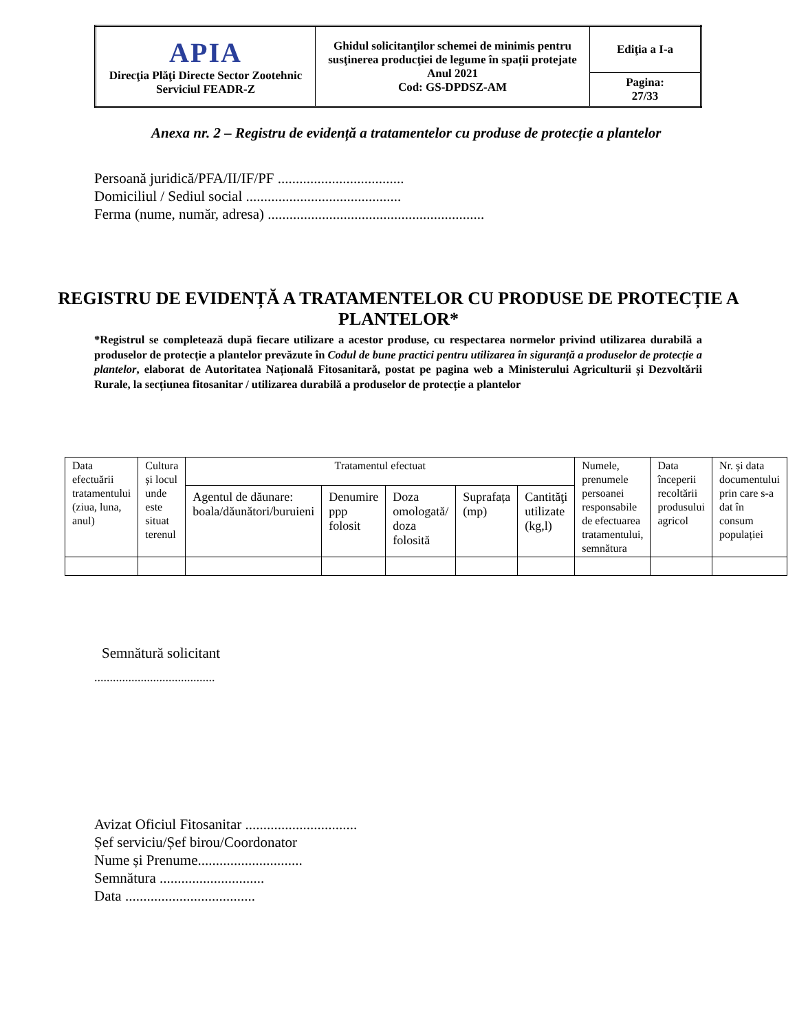| APIA Direcţia Plăţi Directe Sector Zootehnic Serviciul FEADR-Z | Ghidul solicitanţilor schemei de minimis pentru susţinerea producţiei de legume în spații protejate Anul 2021 Cod: GS-DPDSZ-AM | Ediţia a I-a |
| | | Pagina: 27/33 |
Anexa nr. 2 – Registru de evidență a tratamentelor cu produse de protecție a plantelor
Persoană juridică/PFA/II/IF/PF ...................................
Domiciliul / Sediul social ...........................................
Ferma (nume, număr, adresa) ............................................................
REGISTRU DE EVIDENȚĂ A TRATAMENTELOR CU PRODUSE DE PROTECȚIE A PLANTELOR*
*Registrul se completează după fiecare utilizare a acestor produse, cu respectarea normelor privind utilizarea durabilă a produselor de protecție a plantelor prevăzute în Codul de bune practici pentru utilizarea în siguranță a produselor de protecție a plantelor, elaborat de Autoritatea Națională Fitosanitară, postat pe pagina web a Ministerului Agriculturii și Dezvoltării Rurale, la secțiunea fitosanitar / utilizarea durabilă a produselor de protecție a plantelor
| Data efectuării tratamentului (ziua, luna, anul) | Cultura și locul unde este situat terenul | Tratamentul efectuat | | | | | Numele, prenumele persoanei responsabile de efectuarea tratamentului, semnătura | Data începerii recoltării produsului agricol | Nr. și data documentului prin care s-a dat în consum populației |
| | | Agentul de dăunare: boala/dăunători/buruieni | Denumire ppp folosit | Doza omologată/ doza folosită | Suprafața (mp) | Cantităţi utilizate (kg,l) | | | |
Semnătură solicitant
.......................................
Avizat Oficiul Fitosanitar ...............................
Șef serviciu/Șef birou/Coordonator
Nume și Prenume.............................
Semnătura .............................
Data ....................................